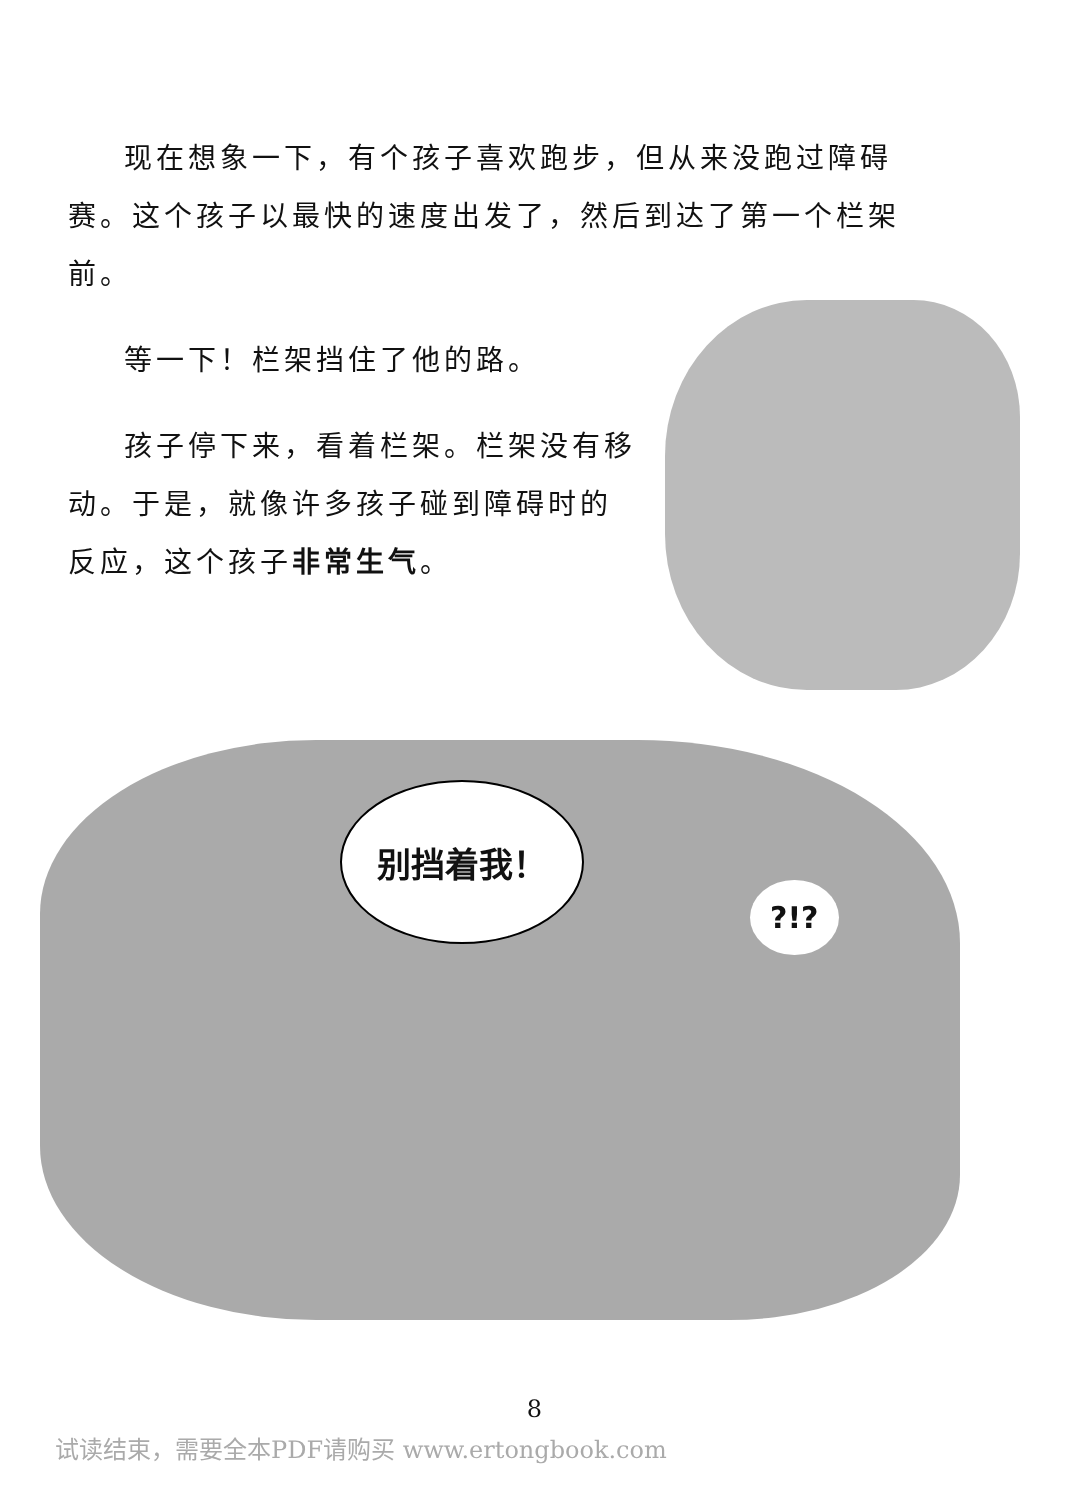现在想象一下，有个孩子喜欢跑步，但从来没跑过障碍赛。这个孩子以最快的速度出发了，然后到达了第一个栏架前。
等一下！栏架挡住了他的路。
孩子停下来，看着栏架。栏架没有移动。于是，就像许多孩子碰到障碍时的反应，这个孩子非常生气。
别挡着我！
?!?
8
试读结束，需要全本PDF请购买 www.ertongbook.com